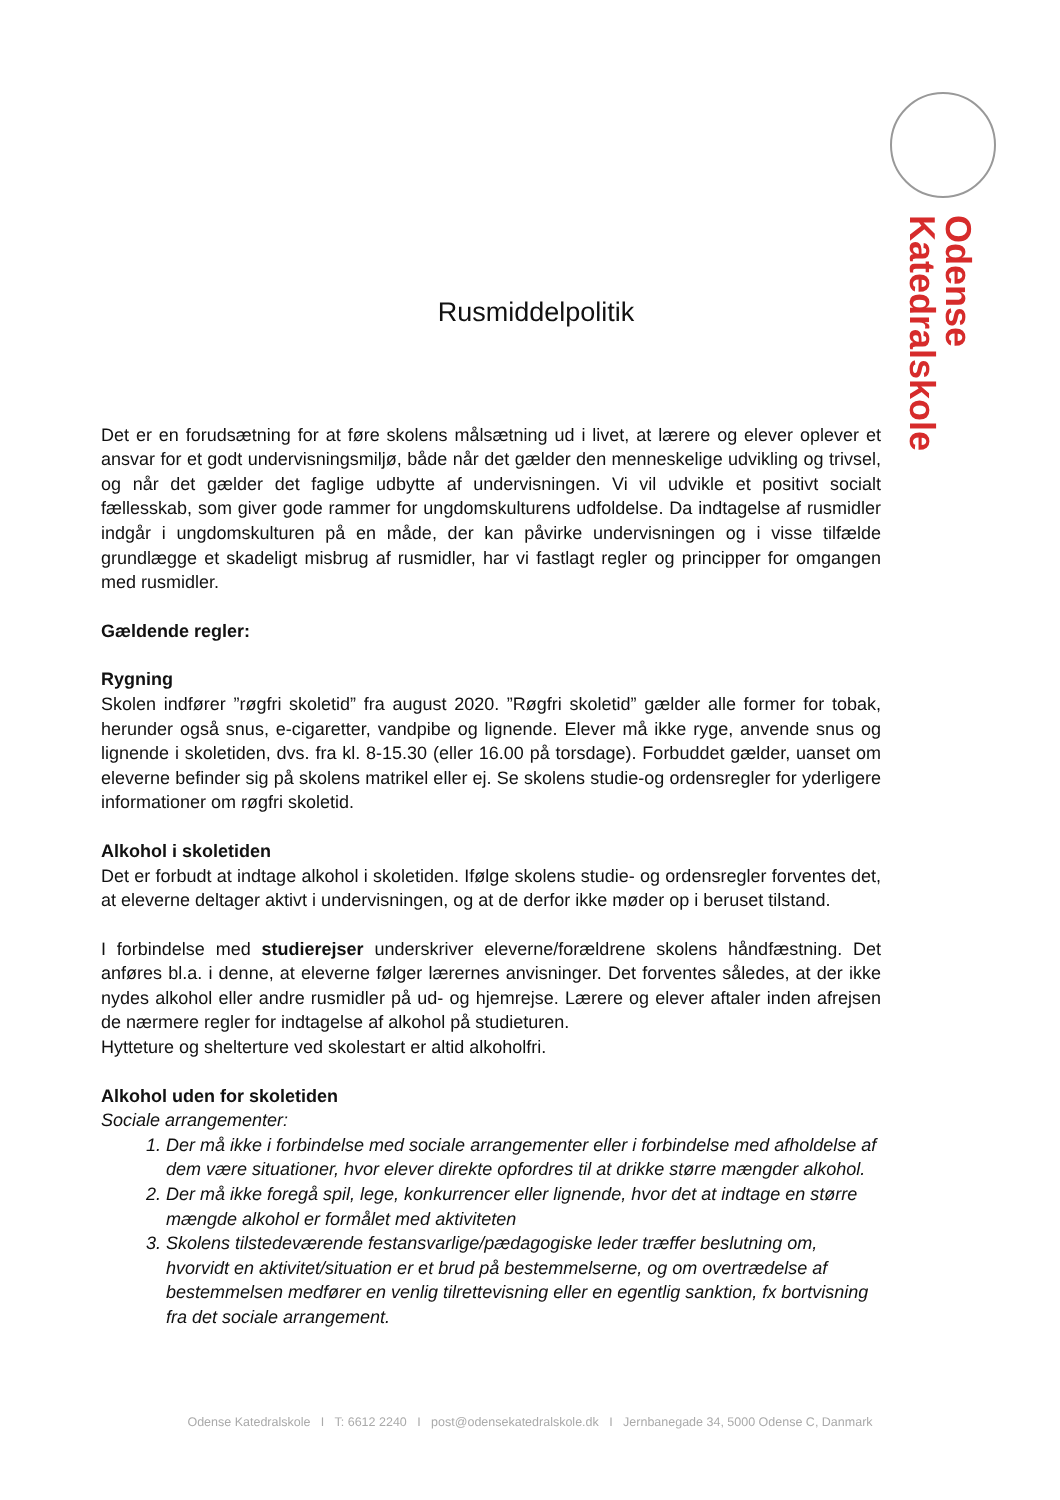Katedralskole
Odense
Rusmiddelpolitik
Det er en forudsætning for at føre skolens målsætning ud i livet, at lærere og elever oplever et ansvar for et godt undervisningsmiljø, både når det gælder den menneskelige udvikling og trivsel, og når det gælder det faglige udbytte af undervisningen. Vi vil udvikle et positivt socialt fællesskab, som giver gode rammer for ungdomskulturens udfoldelse. Da indtagelse af rusmidler indgår i ungdomskulturen på en måde, der kan påvirke undervisningen og i visse tilfælde grundlægge et skadeligt misbrug af rusmidler, har vi fastlagt regler og principper for omgangen med rusmidler.
Gældende regler:
Rygning
Skolen indfører ”røgfri skoletid” fra august 2020. ”Røgfri skoletid” gælder alle former for tobak, herunder også snus, e-cigaretter, vandpibe og lignende. Elever må ikke ryge, anvende snus og lignende i skoletiden, dvs. fra kl. 8-15.30 (eller 16.00 på torsdage). Forbuddet gælder, uanset om eleverne befinder sig på skolens matrikel eller ej. Se skolens studie-og ordensregler for yderligere informationer om røgfri skoletid.
Alkohol i skoletiden
Det er forbudt at indtage alkohol i skoletiden. Ifølge skolens studie- og ordensregler forventes det, at eleverne deltager aktivt i undervisningen, og at de derfor ikke møder op i beruset tilstand.
I forbindelse med studierejser underskriver eleverne/forældrene skolens håndfæstning. Det anføres bl.a. i denne, at eleverne følger lærernes anvisninger. Det forventes således, at der ikke nydes alkohol eller andre rusmidler på ud- og hjemrejse. Lærere og elever aftaler inden afrejsen de nærmere regler for indtagelse af alkohol på studieturen.
Hytteture og shelterture ved skolestart er altid alkoholfri.
Alkohol uden for skoletiden
Sociale arrangementer:
1. Der må ikke i forbindelse med sociale arrangementer eller i forbindelse med afholdelse af dem være situationer, hvor elever direkte opfordres til at drikke større mængder alkohol.
2. Der må ikke foregå spil, lege, konkurrencer eller lignende, hvor det at indtage en større mængde alkohol er formålet med aktiviteten
3. Skolens tilstedeværende festansvarlige/pædagogiske leder træffer beslutning om, hvorvidt en aktivitet/situation er et brud på bestemmelserne, og om overtrædelse af bestemmelsen medfører en venlig tilrettevisning eller en egentlig sanktion, fx bortvisning fra det sociale arrangement.
Odense Katedralskole I T: 6612 2240 I post@odensekatedralskole.dk I Jernbanegade 34, 5000 Odense C, Danmark